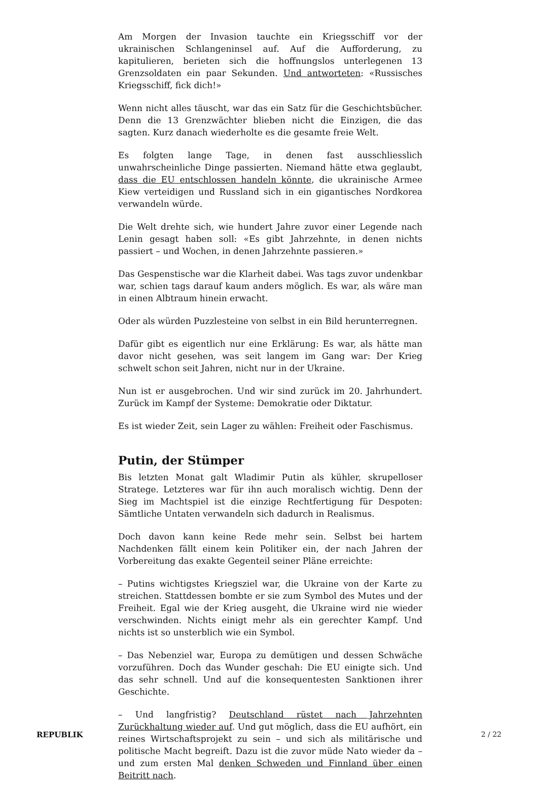Am Morgen der Invasion tauchte ein Kriegsschiff vor der ukrainischen Schlangeninsel auf. Auf die Aufforderung, zu kapitulieren, berieten sich die hoffnungslos unterlegenen 13 Grenzsoldaten ein paar Sekunden. Und antworteten: «Russisches Kriegsschiff, fick dich!»
Wenn nicht alles täuscht, war das ein Satz für die Geschichtsbücher. Denn die 13 Grenzwächter blieben nicht die Einzigen, die das sagten. Kurz danach wiederholte es die gesamte freie Welt.
Es folgten lange Tage, in denen fast ausschliesslich unwahrscheinliche Dinge passierten. Niemand hätte etwa geglaubt, dass die EU entschlossen handeln könnte, die ukrainische Armee Kiew verteidigen und Russland sich in ein gigantisches Nordkorea verwandeln würde.
Die Welt drehte sich, wie hundert Jahre zuvor einer Legende nach Lenin gesagt haben soll: «Es gibt Jahrzehnte, in denen nichts passiert – und Wochen, in denen Jahrzehnte passieren.»
Das Gespenstische war die Klarheit dabei. Was tags zuvor undenkbar war, schien tags darauf kaum anders möglich. Es war, als wäre man in einen Albtraum hinein erwacht.
Oder als würden Puzzlesteine von selbst in ein Bild herunterregnen.
Dafür gibt es eigentlich nur eine Erklärung: Es war, als hätte man davor nicht gesehen, was seit langem im Gang war: Der Krieg schwelt schon seit Jahren, nicht nur in der Ukraine.
Nun ist er ausgebrochen. Und wir sind zurück im 20. Jahrhundert. Zurück im Kampf der Systeme: Demokratie oder Diktatur.
Es ist wieder Zeit, sein Lager zu wählen: Freiheit oder Faschismus.
Putin, der Stümper
Bis letzten Monat galt Wladimir Putin als kühler, skrupelloser Stratege. Letzteres war für ihn auch moralisch wichtig. Denn der Sieg im Machtspiel ist die einzige Rechtfertigung für Despoten: Sämtliche Untaten verwandeln sich dadurch in Realismus.
Doch davon kann keine Rede mehr sein. Selbst bei hartem Nachdenken fällt einem kein Politiker ein, der nach Jahren der Vorbereitung das exakte Gegenteil seiner Pläne erreichte:
– Putins wichtigstes Kriegsziel war, die Ukraine von der Karte zu streichen. Stattdessen bombte er sie zum Symbol des Mutes und der Freiheit. Egal wie der Krieg ausgeht, die Ukraine wird nie wieder verschwinden. Nichts einigt mehr als ein gerechter Kampf. Und nichts ist so unsterblich wie ein Symbol.
– Das Nebenziel war, Europa zu demütigen und dessen Schwäche vorzuführen. Doch das Wunder geschah: Die EU einigte sich. Und das sehr schnell. Und auf die konsequentesten Sanktionen ihrer Geschichte.
– Und langfristig? Deutschland rüstet nach Jahrzehnten Zurückhaltung wieder auf. Und gut möglich, dass die EU aufhört, ein reines Wirtschaftsprojekt zu sein – und sich als militärische und politische Macht begreift. Dazu ist die zuvor müde Nato wieder da – und zum ersten Mal denken Schweden und Finnland über einen Beitritt nach.
REPUBLIK 2 / 22